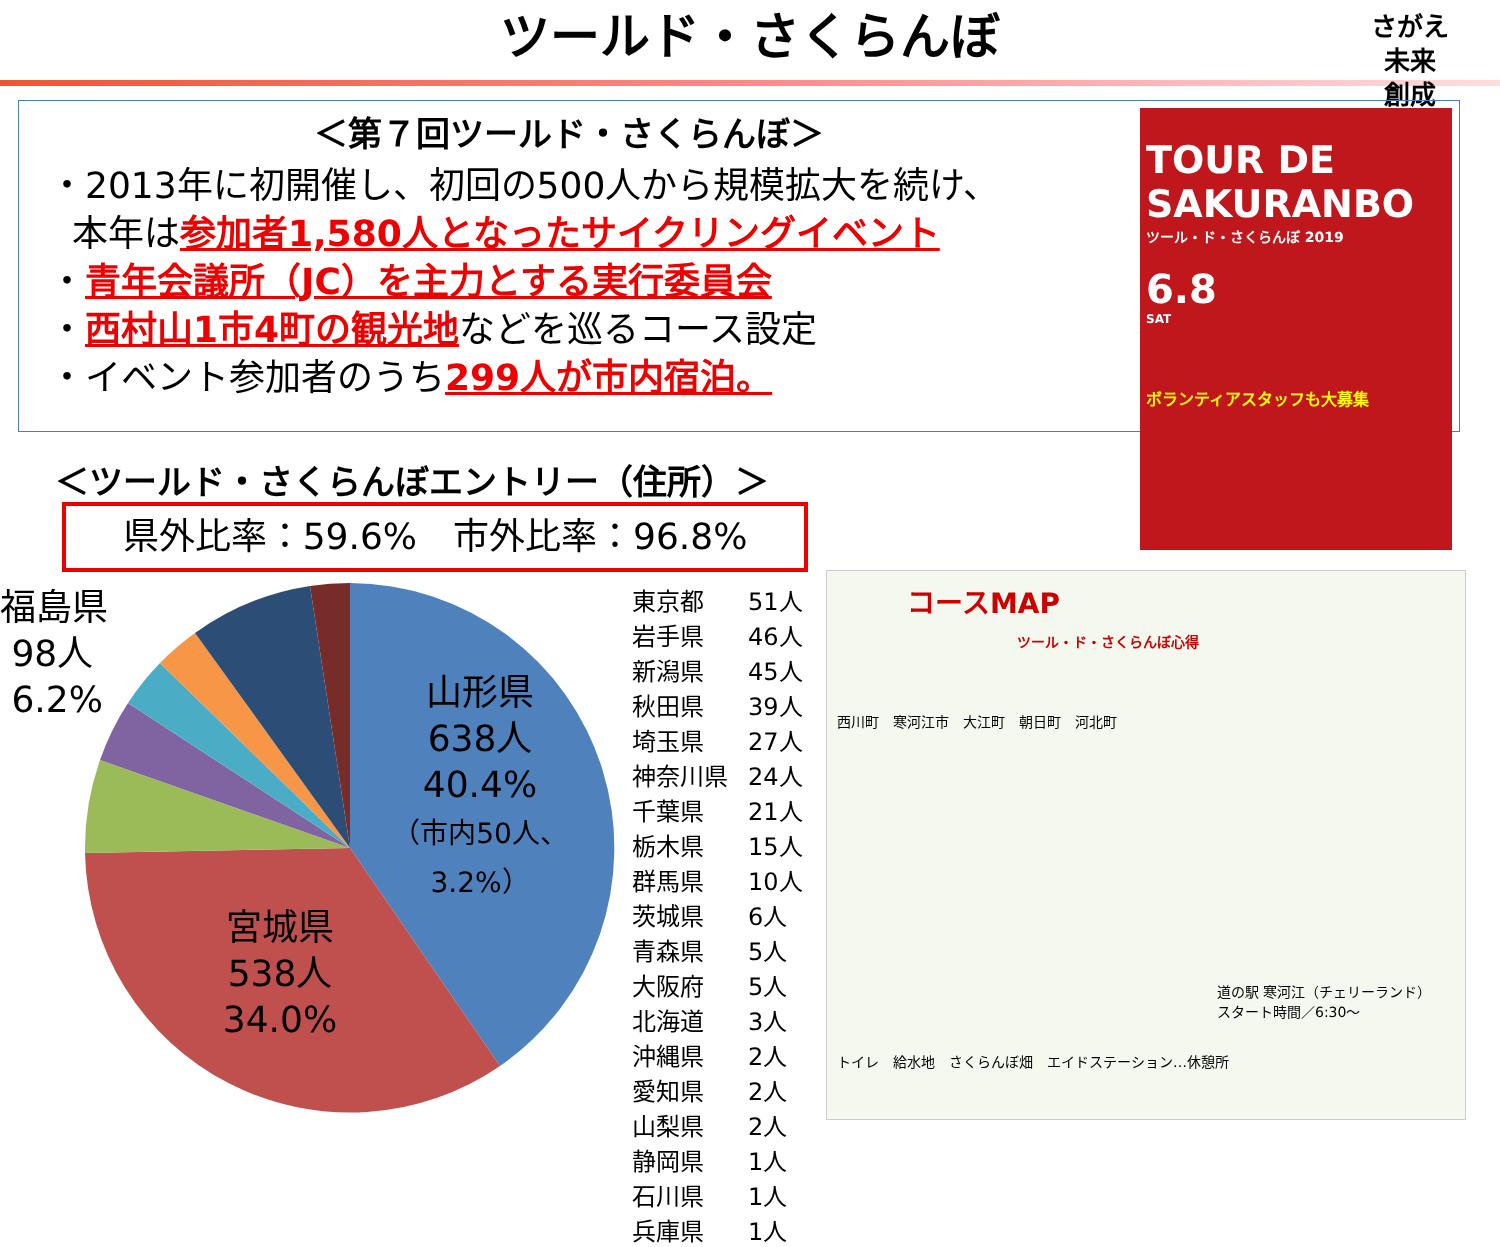ツールド・さくらんぼ
さがえ
未来
創成
＜第７回ツールド・さくらんぼ＞
・2013年に初開催し、初回の500人から規模拡大を続け、
本年は参加者1,580人となったサイクリングイベント
・青年会議所（JC）を主力とする実行委員会
・西村山1市4町の観光地などを巡るコース設定
・イベント参加者のうち299人が市内宿泊。
TOUR DE
SAKURANBO
ツール・ド・さくらんぼ 2019
6.8
SAT
ボランティアスタッフも大募集
＜ツールド・さくらんぼエントリー（住所）＞
県外比率：59.6%　市外比率：96.8%
福島県
98人
6.2%
山形県
638人
40.4%
（市内50人、3.2%）
宮城県
538人
34.0%
| 東京都 | 51人 |
| 岩手県 | 46人 |
| 新潟県 | 45人 |
| 秋田県 | 39人 |
| 埼玉県 | 27人 |
| 神奈川県 | 24人 |
| 千葉県 | 21人 |
| 栃木県 | 15人 |
| 群馬県 | 10人 |
| 茨城県 | 6人 |
| 青森県 | 5人 |
| 大阪府 | 5人 |
| 北海道 | 3人 |
| 沖縄県 | 2人 |
| 愛知県 | 2人 |
| 山梨県 | 2人 |
| 静岡県 | 1人 |
| 石川県 | 1人 |
| 兵庫県 | 1人 |
コースMAP
ツール・ド・さくらんぼ心得
西川町　寒河江市　大江町　朝日町　河北町
道の駅 寒河江（チェリーランド）
スタート時間／6:30〜
トイレ　給水地　さくらんぼ畑　エイドステーション…休憩所